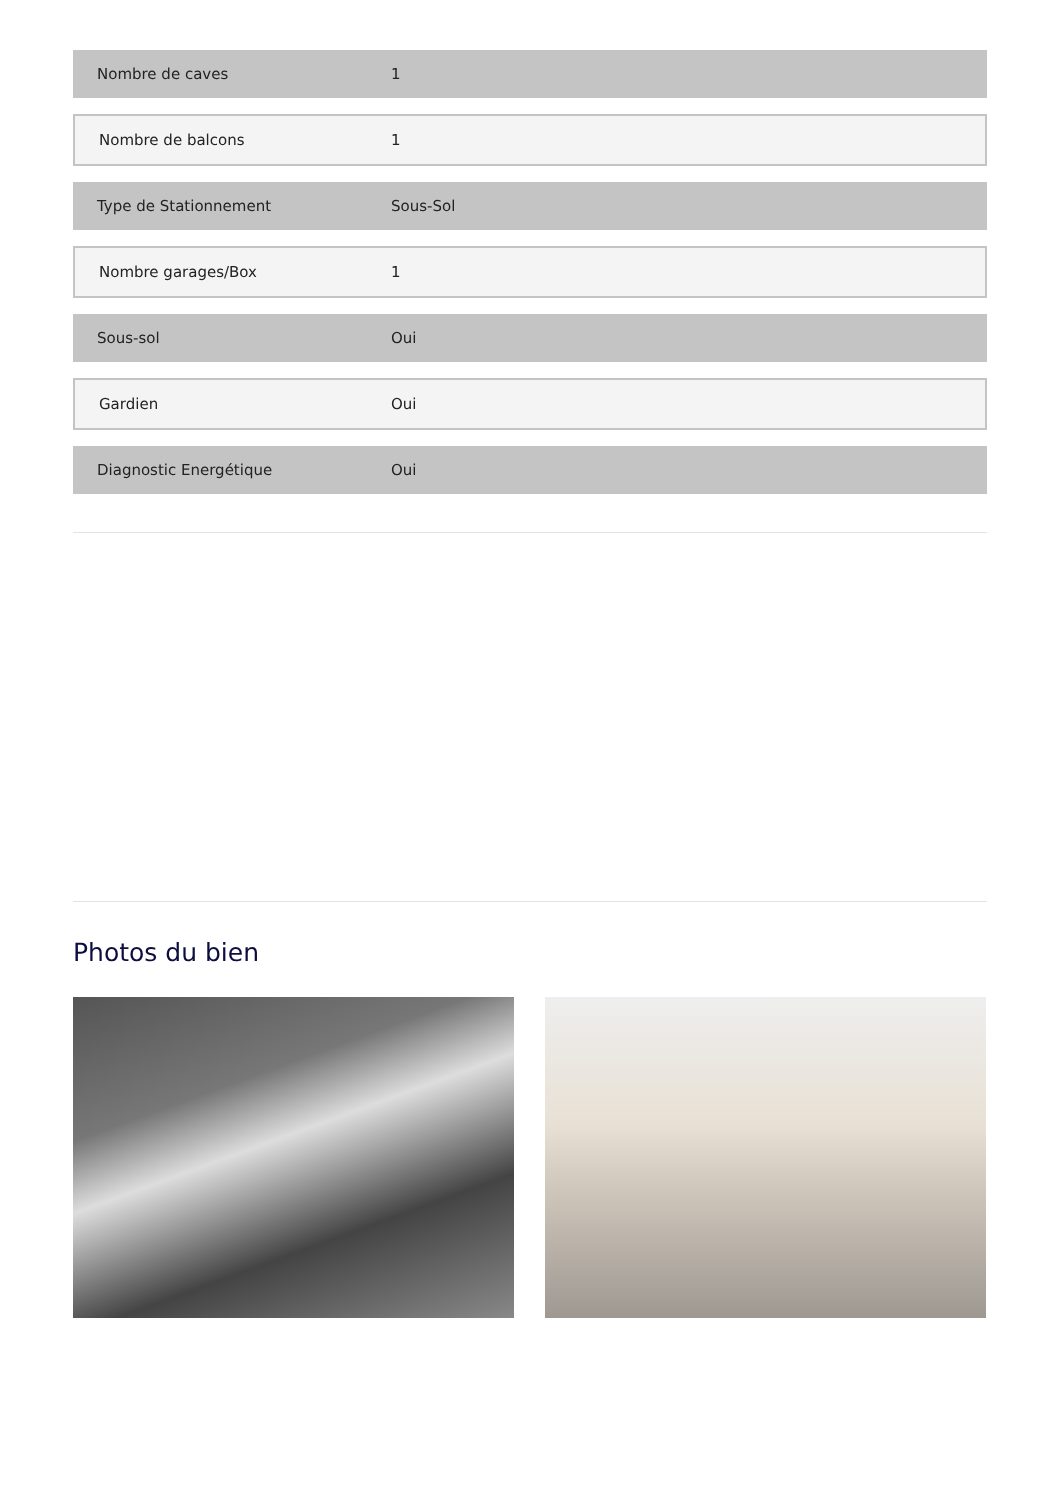| Nombre de caves | 1 |
| Nombre de balcons | 1 |
| Type de Stationnement | Sous-Sol |
| Nombre garages/Box | 1 |
| Sous-sol | Oui |
| Gardien | Oui |
| Diagnostic Energétique | Oui |
Photos du bien